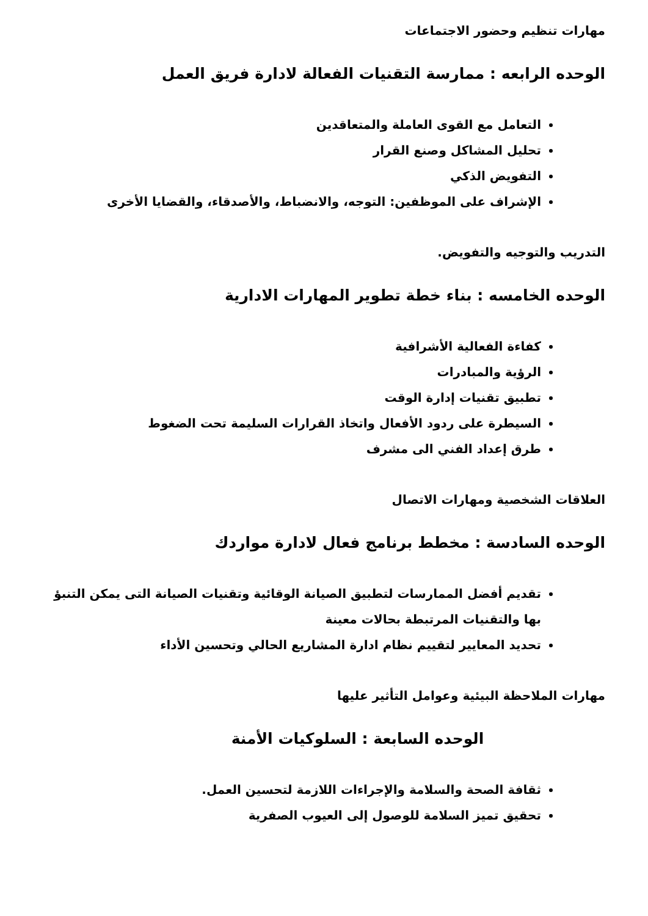مهارات تنظيم وحضور الاجتماعات
الوحده الرابعه : ممارسة التقنيات الفعالة لادارة فريق العمل
التعامل مع القوى العاملة والمتعاقدين
تحليل المشاكل وصنع القرار
التفويض الذكي
الإشراف على الموظفين: التوجه، والانضباط، والأصدقاء، والقضايا الأخرى
التدريب والتوجيه والتفويض.
الوحده الخامسه : بناء خطة تطوير المهارات الادارية
كفاءة الفعالية الأشرافية
الرؤية والمبادرات
تطبيق تقنيات إدارة الوقت
السيطرة على ردود الأفعال واتخاذ القرارات السليمة تحت الضغوط
طرق إعداد الفني الى مشرف
العلاقات الشخصية ومهارات الاتصال
الوحده السادسة : مخطط برنامج فعال لادارة مواردك
تقديم أفضل الممارسات لتطبيق الصيانة الوقائية وتقنيات الصيانة التى يمكن التنبؤ بها والتقنيات المرتبطة بحالات معينة
تحديد المعايير لتقييم نظام ادارة المشاريع الحالي وتحسين الأداء
مهارات الملاحظة البيئية وعوامل التأثير عليها
الوحده السابعة : السلوكيات الأمنة
ثقافة الصحة والسلامة والإجراءات اللازمة لتحسين العمل.
تحقيق تميز السلامة للوصول إلى العيوب الصفرية